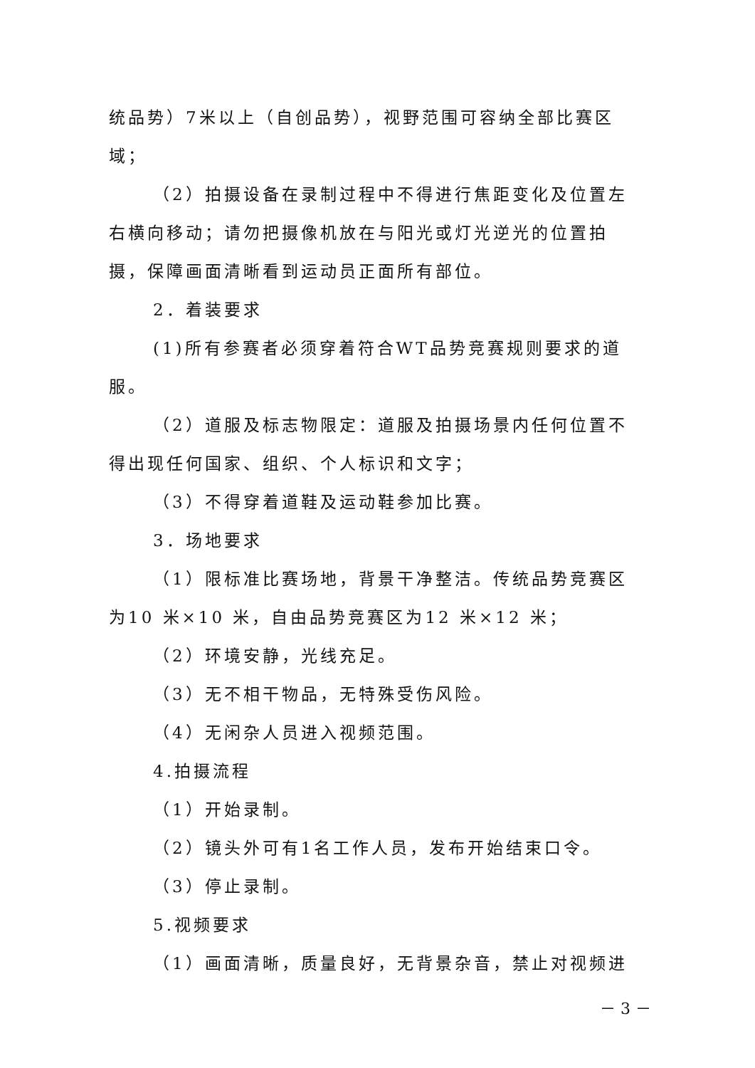统品势）7米以上（自创品势），视野范围可容纳全部比赛区域；
（2）拍摄设备在录制过程中不得进行焦距变化及位置左右横向移动；请勿把摄像机放在与阳光或灯光逆光的位置拍摄，保障画面清晰看到运动员正面所有部位。
2．着装要求
(1)所有参赛者必须穿着符合WT品势竞赛规则要求的道服。
（2）道服及标志物限定：道服及拍摄场景内任何位置不得出现任何国家、组织、个人标识和文字；
（3）不得穿着道鞋及运动鞋参加比赛。
3．场地要求
（1）限标准比赛场地，背景干净整洁。传统品势竞赛区为10 米×10 米，自由品势竞赛区为12 米×12 米；
（2）环境安静，光线充足。
（3）无不相干物品，无特殊受伤风险。
（4）无闲杂人员进入视频范围。
4.拍摄流程
（1）开始录制。
（2）镜头外可有1名工作人员，发布开始结束口令。
（3）停止录制。
5.视频要求
（1）画面清晰，质量良好，无背景杂音，禁止对视频进
－ 3 －